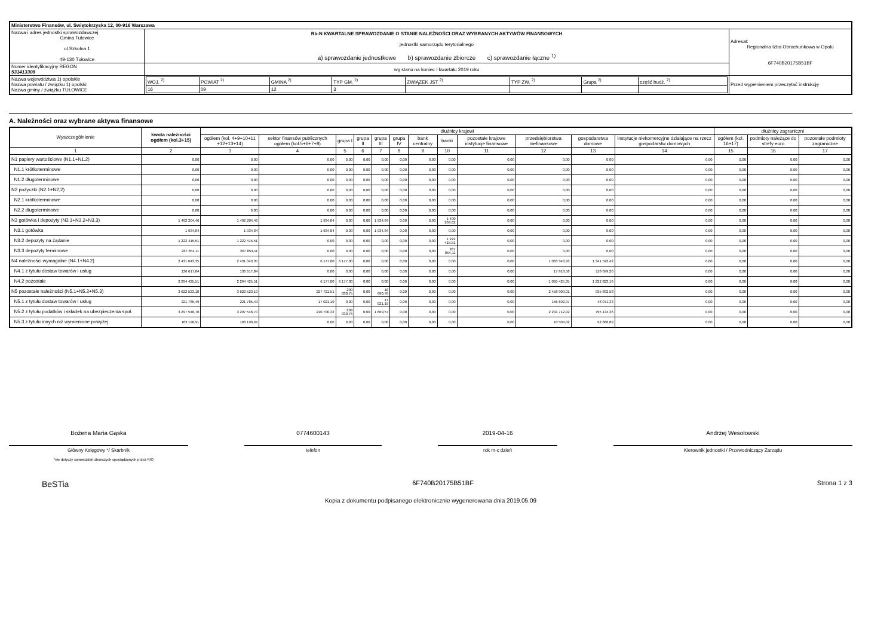| Ministerstwo Finansów, ul. Świętokrzyska 12, 00-916 Warszawa | | | |
| Nazwa i adres jednostki sprawozdawczej Gmina Tułowice ul.Szkolna 1 49-130 Tułowice | Rb-N KWARTALNE SPRAWOZDANIE O STANIE NALEŻNOŚCI ORAZ WYBRANYCH AKTYWÓW FINANSOWYCH jednostki samorządu terytorialnego a) sprawozdanie jednostkowe b) sprawozdanie zbiorcze c) sprawozdanie łączne <sup>1)</sup> | | Adresat: Regionalna Izba Obrachunkowa w Opolu 6F740B20175B51BF |
| Numer identyfikacyjny REGON 531413308 | wg stanu na koniec I kwartału 2019 roku | | |
| Nazwa województwa 1) opolskie Nazwa powiatu / związku 1) opolski Nazwa gminy / związku TUŁOWICE | | / WOJ. <sup>2)</sup> / POWIAT <sup>2)</sup> / GMINA <sup>2)</sup> / TYP GM. <sup>2)</sup> / ZWIĄZEK JST <sup>2)</sup> / TYP ZW. <sup>2)</sup> / Grupa <sup>2)</sup> / część budż. <sup>2)</sup> / / 16 / 09 / 12 / 3 / / / / / | Przed wypełnieniem przeczytać instrukcję |
A. Należności oraz wybrane aktywa finansowe
| Wyszczególnienie | kwota należności ogółem (kol.3+15) | dłużnicy krajowi | | | | | | | | | | | | dłużnicy zagraniczni | | |
| --- | --- | --- | --- | --- | --- | --- | --- | --- | --- | --- | --- | --- | --- | --- | --- | --- |
| | | ogółem (kol. 4+9+10+11 +12+13+14) | sektor finansów publicznych ogółem (kol.5+6+7+8) | grupa I | grupa II | grupa III | grupa IV | bank centralny | banki | pozostałe krajowe instytucje finansowe | przedsiębiorstwa niefinansowe | gospodarstwa domowe | instytucje niekomercyjne działające na rzecz gospodarstw domowych | ogółem (kol. 16+17) | podmioty należące do strefy euro | pozostałe podmioty zagraniczne |
| 1 | 2 | 3 | 4 | 5 | 6 | 7 | 8 | 9 | 10 | 11 | 12 | 13 | 14 | 15 | 16 | 17 |
| N1 papiery wartościowe (N1.1+N1.2) | 0,00 | 0,00 | 0,00 | 0,00 | 0,00 | 0,00 | 0,00 | 0,00 | 0,00 | 0,00 | 0,00 | 0,00 | 0,00 | 0,00 | 0,00 | 0,00 |
| N1.1 krótkoterminowe | 0,00 | 0,00 | 0,00 | 0,00 | 0,00 | 0,00 | 0,00 | 0,00 | 0,00 | 0,00 | 0,00 | 0,00 | 0,00 | 0,00 | 0,00 | 0,00 |
| N1.2 długoterminowe | 0,00 | 0,00 | 0,00 | 0,00 | 0,00 | 0,00 | 0,00 | 0,00 | 0,00 | 0,00 | 0,00 | 0,00 | 0,00 | 0,00 | 0,00 | 0,00 |
| N2 pożyczki (N2.1+N2,2) | 0,00 | 0,00 | 0,00 | 0,00 | 0,00 | 0,00 | 0,00 | 0,00 | 0,00 | 0,00 | 0,00 | 0,00 | 0,00 | 0,00 | 0,00 | 0,00 |
| N2.1 krótkoterminowe | 0,00 | 0,00 | 0,00 | 0,00 | 0,00 | 0,00 | 0,00 | 0,00 | 0,00 | 0,00 | 0,00 | 0,00 | 0,00 | 0,00 | 0,00 | 0,00 |
| N2.2 długoterminowe | 0,00 | 0,00 | 0,00 | 0,00 | 0,00 | 0,00 | 0,00 | 0,00 | 0,00 | 0,00 | 0,00 | 0,00 | 0,00 | 0,00 | 0,00 | 0,00 |
| N3 gotówka i depozyty (N3.1+N3.2+N3.3) | 1 492 204,46 | 1 492 204,46 | 1 934,84 | 0,00 | 0,00 | 1 934,84 | 0,00 | 0,00 | 1 490 269,62 | 0,00 | 0,00 | 0,00 | 0,00 | 0,00 | 0,00 | 0,00 |
| N3.1 gotówka | 1 934,84 | 1 934,84 | 1 934,84 | 0,00 | 0,00 | 1 934,84 | 0,00 | 0,00 | 0,00 | 0,00 | 0,00 | 0,00 | 0,00 | 0,00 | 0,00 | 0,00 |
| N3.2 depozyty na żądanie | 1 222 415,51 | 1 222 415,51 | 0,00 | 0,00 | 0,00 | 0,00 | 0,00 | 0,00 | 1 222 415,51 | 0,00 | 0,00 | 0,00 | 0,00 | 0,00 | 0,00 | 0,00 |
| N3.3 depozyty terminowe | 267 854,11 | 267 854,11 | 0,00 | 0,00 | 0,00 | 0,00 | 0,00 | 0,00 | 267 854,11 | 0,00 | 0,00 | 0,00 | 0,00 | 0,00 | 0,00 | 0,00 |
| N4 należności wymagalne (N4.1+N4.2) | 2 431 043,35 | 2 431 043,35 | 6 177,00 | 6 177,00 | 0,00 | 0,00 | 0,00 | 0,00 | 0,00 | 0,00 | 1 083 343,93 | 1 341 522,42 | 0,00 | 0,00 | 0,00 | 0,00 |
| N4.1 z tytułu dostaw towarów i usług | 136 617,84 | 136 617,84 | 0,00 | 0,00 | 0,00 | 0,00 | 0,00 | 0,00 | 0,00 | 0,00 | 17 918,58 | 118 699,26 | 0,00 | 0,00 | 0,00 | 0,00 |
| N4.2 pozostałe | 2 294 425,51 | 2 294 425,51 | 6 177,00 | 6 177,00 | 0,00 | 0,00 | 0,00 | 0,00 | 0,00 | 0,00 | 1 065 425,35 | 1 222 823,16 | 0,00 | 0,00 | 0,00 | 0,00 |
| N5 pozostałe należności (N5.1+N5.2+N5.3) | 3 622 523,10 | 3 622 523,10 | 227 721,51 | 209 030,75 | 0,00 | 18 690,76 | 0,00 | 0,00 | 0,00 | 0,00 | 2 458 909,01 | 935 892,58 | 0,00 | 0,00 | 0,00 | 0,00 |
| N5.1 z tytułu dostaw towarów i usług | 221 785,49 | 221 785,49 | 17 021,19 | 0,00 | 0,00 | 17 021,19 | 0,00 | 0,00 | 0,00 | 0,00 | 156 692,97 | 48 071,33 | 0,00 | 0,00 | 0,00 | 0,00 |
| N5.2 z tytułu podatków i składek na ubezpieczenia społ. | 3 297 546,70 | 3 297 546,70 | 210 700,32 | 209 030,75 | 0,00 | 1 669,57 | 0,00 | 0,00 | 0,00 | 0,00 | 2 291 712,02 | 795 134,36 | 0,00 | 0,00 | 0,00 | 0,00 |
| N5.3 z tytułu innych niż wymienione powyżej | 103 190,91 | 103 190,91 | 0,00 | 0,00 | 0,00 | 0,00 | 0,00 | 0,00 | 0,00 | 0,00 | 10 504,02 | 92 686,89 | 0,00 | 0,00 | 0,00 | 0,00 |
Bożena Maria Gąska
0774600143
2019-04-16
Andrzej Wesołowski
Główny Księgowy */ Skarbnik telefon rok m-c dzień Kierownik jednostki / Przewodniczący Zarządu
*nie dotyczy sprawozdań zbiorczych sporządzonych przez RIO
BeSTia 6F740B20175B51BF Strona 1 z 3
Kopia z dokumentu podpisanego elektronicznie wygenerowana dnia 2019.05.09